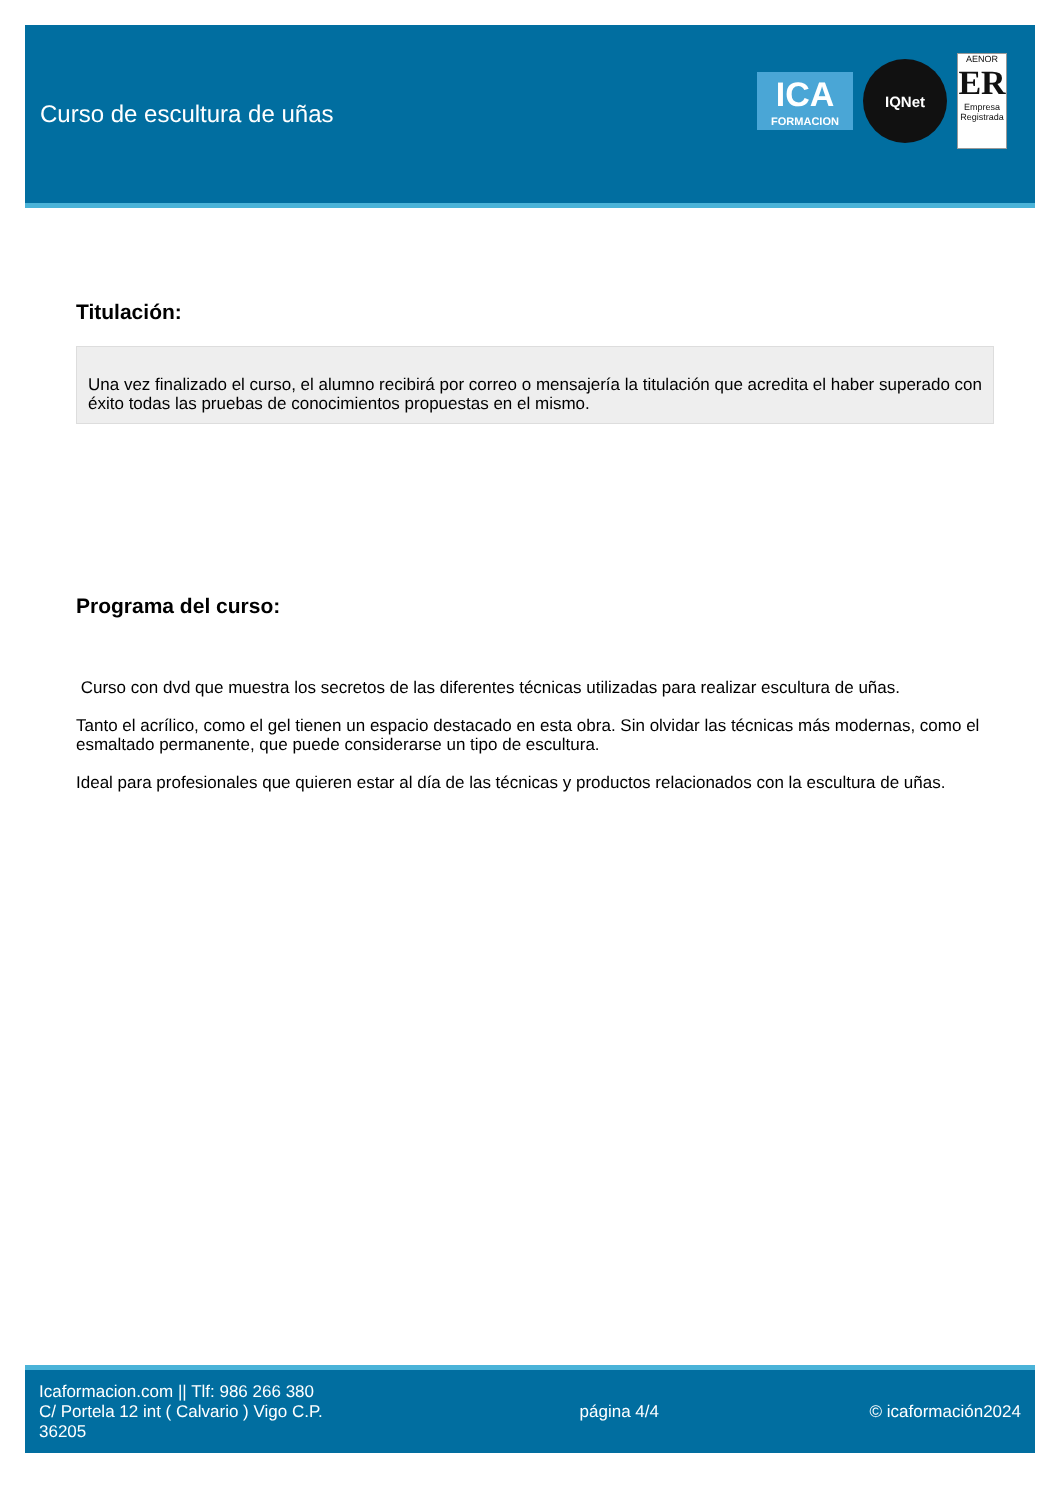Curso de escultura de uñas
ICA
FORMACION
IQNet
AENOR
ER
Empresa Registrada
Titulación:
Una vez finalizado el curso, el alumno recibirá por correo o mensajería la titulación que acredita el haber superado con éxito todas las pruebas de conocimientos propuestas en el mismo.
Programa del curso:
Curso con dvd que muestra los secretos de las diferentes técnicas utilizadas para realizar escultura de uñas.
Tanto el acrílico, como el gel tienen un espacio destacado en esta obra. Sin olvidar las técnicas más modernas, como el esmaltado permanente, que puede considerarse un tipo de escultura.
Ideal para profesionales que quieren estar al día de las técnicas y productos relacionados con la escultura de uñas.
Icaformacion.com || Tlf: 986 266 380
C/ Portela 12 int ( Calvario ) Vigo C.P. 36205
página 4/4 © icaformación2024